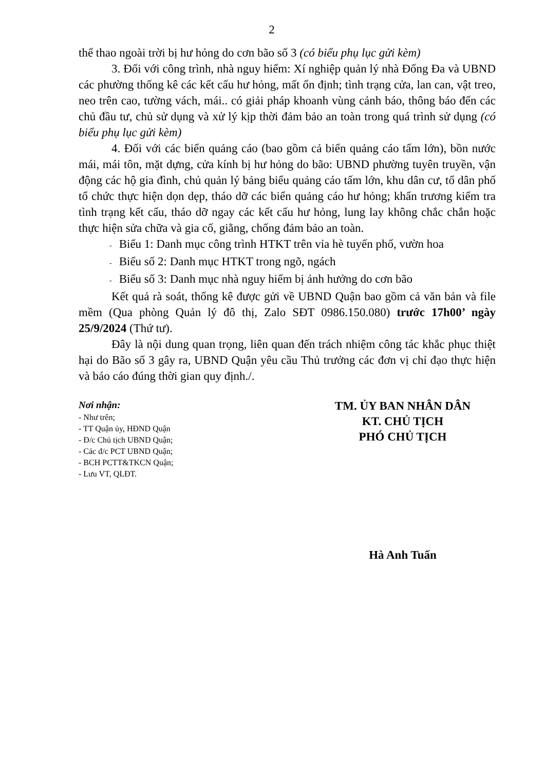2
thể thao ngoài trời bị hư hỏng do cơn bão số 3 (có biểu phụ lục gửi kèm)
3. Đối với công trình, nhà nguy hiểm: Xí nghiệp quản lý nhà Đống Đa và UBND các phường thống kê các kết cấu hư hỏng, mất ổn định; tình trạng cửa, lan can, vật treo, neo trên cao, tường vách, mái.. có giải pháp khoanh vùng cảnh báo, thông báo đến các chủ đầu tư, chủ sử dụng và xử lý kịp thời đảm bảo an toàn trong quá trình sử dụng (có biểu phụ lục gửi kèm)
4. Đối với các biển quảng cáo (bao gồm cả biển quảng cáo tấm lớn), bồn nước mái, mái tôn, mặt dựng, cửa kính bị hư hỏng do bão: UBND phường tuyên truyền, vận động các hộ gia đình, chủ quản lý bảng biểu quảng cáo tấm lớn, khu dân cư, tổ dân phố tổ chức thực hiện dọn dẹp, tháo dỡ các biển quảng cáo hư hỏng; khẩn trương kiểm tra tình trạng kết cấu, tháo dỡ ngay các kết cấu hư hỏng, lung lay không chắc chắn hoặc thực hiện sửa chữa và gia cố, giằng, chống đảm bảo an toàn.
- Biểu 1: Danh mục công trình HTKT trên vỉa hè tuyến phố, vườn hoa
- Biểu số 2: Danh mục HTKT trong ngõ, ngách
- Biểu số 3: Danh mục nhà nguy hiểm bị ảnh hưởng do cơn bão
Kết quả rà soát, thống kê được gửi về UBND Quận bao gồm cả văn bản và file mềm (Qua phòng Quản lý đô thị, Zalo SĐT 0986.150.080) trước 17h00’ ngày 25/9/2024 (Thứ tư).
Đây là nội dung quan trọng, liên quan đến trách nhiệm công tác khắc phục thiệt hại do Bão số 3 gây ra, UBND Quận yêu cầu Thủ trưởng các đơn vị chỉ đạo thực hiện và báo cáo đúng thời gian quy định./.
Nơi nhận:
- Như trên;
- TT Quận ủy, HĐND Quận
- Đ/c Chủ tịch UBND Quận;
- Các đ/c PCT UBND Quận;
- BCH PCTT&TKCN Quận;
- Lưu VT, QLĐT.
TM. ỦY BAN NHÂN DÂN
KT. CHỦ TỊCH
PHÓ CHỦ TỊCH
Hà Anh Tuấn